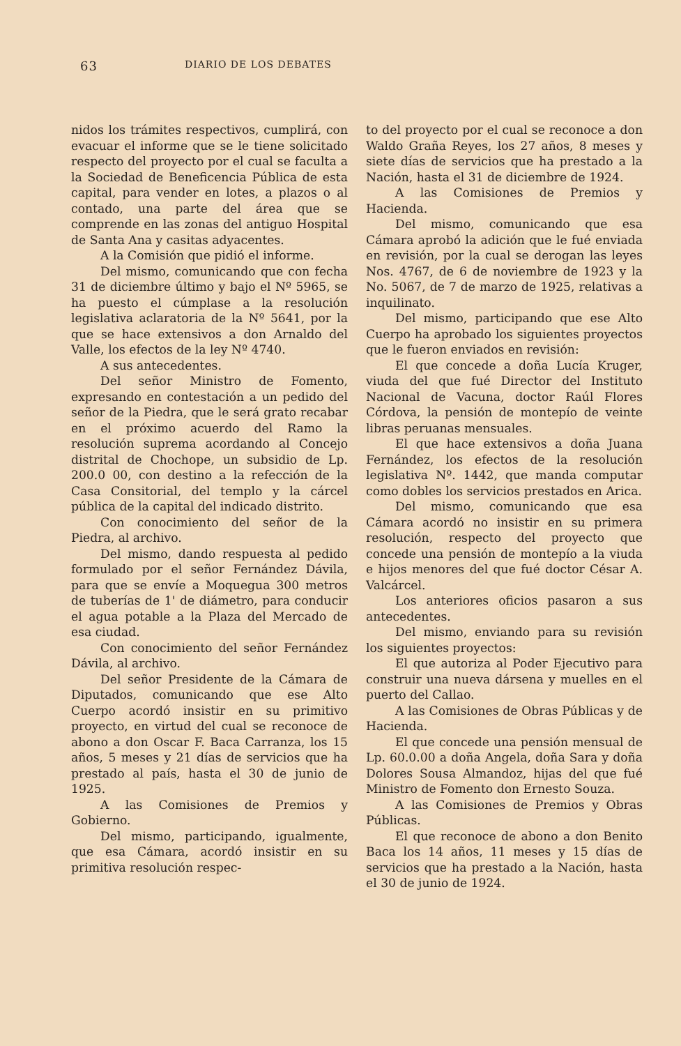63 DIARIO DE LOS DEBATES
nidos los trámites respectivos, cumplirá, con evacuar el informe que se le tiene solicitado respecto del proyecto por el cual se faculta a la Sociedad de Beneficencia Pública de esta capital, para vender en lotes, a plazos o al contado, una parte del área que se comprende en las zonas del antiguo Hospital de Santa Ana y casitas adyacentes.
A la Comisión que pidió el informe.
Del mismo, comunicando que con fecha 31 de diciembre último y bajo el Nº 5965, se ha puesto el cúmplase a la resolución legislativa aclaratoria de la Nº 5641, por la que se hace extensivos a don Arnaldo del Valle, los efectos de la ley Nº 4740.
A sus antecedentes.
Del señor Ministro de Fomento, expresando en contestación a un pedido del señor de la Piedra, que le será grato recabar en el próximo acuerdo del Ramo la resolución suprema acordando al Concejo distrital de Chochope, un subsidio de Lp. 200.0 00, con destino a la refección de la Casa Consitorial, del templo y la cárcel pública de la capital del indicado distrito.
Con conocimiento del señor de la Piedra, al archivo.
Del mismo, dando respuesta al pedido formulado por el señor Fernández Dávila, para que se envíe a Moquegua 300 metros de tuberías de 1' de diámetro, para conducir el agua potable a la Plaza del Mercado de esa ciudad.
Con conocimiento del señor Fernández Dávila, al archivo.
Del señor Presidente de la Cámara de Diputados, comunicando que ese Alto Cuerpo acordó insistir en su primitivo proyecto, en virtud del cual se reconoce de abono a don Oscar F. Baca Carranza, los 15 años, 5 meses y 21 días de servicios que ha prestado al país, hasta el 30 de junio de 1925.
A las Comisiones de Premios y Gobierno.
Del mismo, participando, igualmente, que esa Cámara, acordó insistir en su primitiva resolución respec-
to del proyecto por el cual se reconoce a don Waldo Graña Reyes, los 27 años, 8 meses y siete días de servicios que ha prestado a la Nación, hasta el 31 de diciembre de 1924.
A las Comisiones de Premios y Hacienda.
Del mismo, comunicando que esa Cámara aprobó la adición que le fué enviada en revisión, por la cual se derogan las leyes Nos. 4767, de 6 de noviembre de 1923 y la No. 5067, de 7 de marzo de 1925, relativas a inquilinato.
Del mismo, participando que ese Alto Cuerpo ha aprobado los siguientes proyectos que le fueron enviados en revisión:
El que concede a doña Lucía Kruger, viuda del que fué Director del Instituto Nacional de Vacuna, doctor Raúl Flores Córdova, la pensión de montepío de veinte libras peruanas mensuales.
El que hace extensivos a doña Juana Fernández, los efectos de la resolución legislativa Nº. 1442, que manda computar como dobles los servicios prestados en Arica.
Del mismo, comunicando que esa Cámara acordó no insistir en su primera resolución, respecto del proyecto que concede una pensión de montepío a la viuda e hijos menores del que fué doctor César A. Valcárcel.
Los anteriores oficios pasaron a sus antecedentes.
Del mismo, enviando para su revisión los siguientes proyectos:
El que autoriza al Poder Ejecutivo para construir una nueva dársena y muelles en el puerto del Callao.
A las Comisiones de Obras Públicas y de Hacienda.
El que concede una pensión mensual de Lp. 60.0.00 a doña Angela, doña Sara y doña Dolores Sousa Almandoz, hijas del que fué Ministro de Fomento don Ernesto Souza.
A las Comisiones de Premios y Obras Públicas.
El que reconoce de abono a don Benito Baca los 14 años, 11 meses y 15 días de servicios que ha prestado a la Nación, hasta el 30 de junio de 1924.